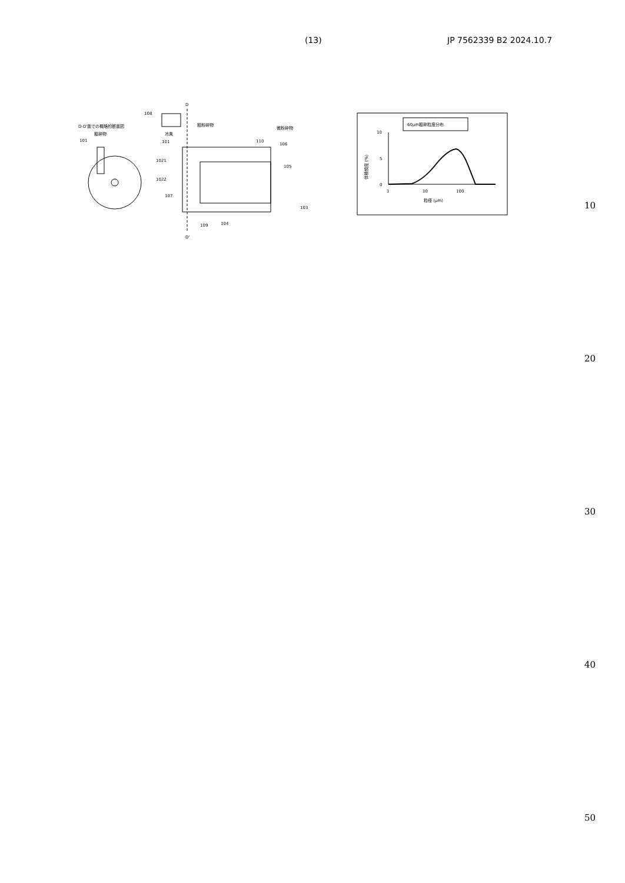(13) JP 7562339 B2 2024.10.7
D-D'面での概略的断面図
粗砕物
101
D
D'
108
冷風
粗粉砕物
微粉砕物
101
1021
1022
107
110
106
105
103
109
104
60μm粗砕粒度分布
10
5
0
体積頻度 (%)
1
10
100
粒径 (μm)
10
20
30
40
50